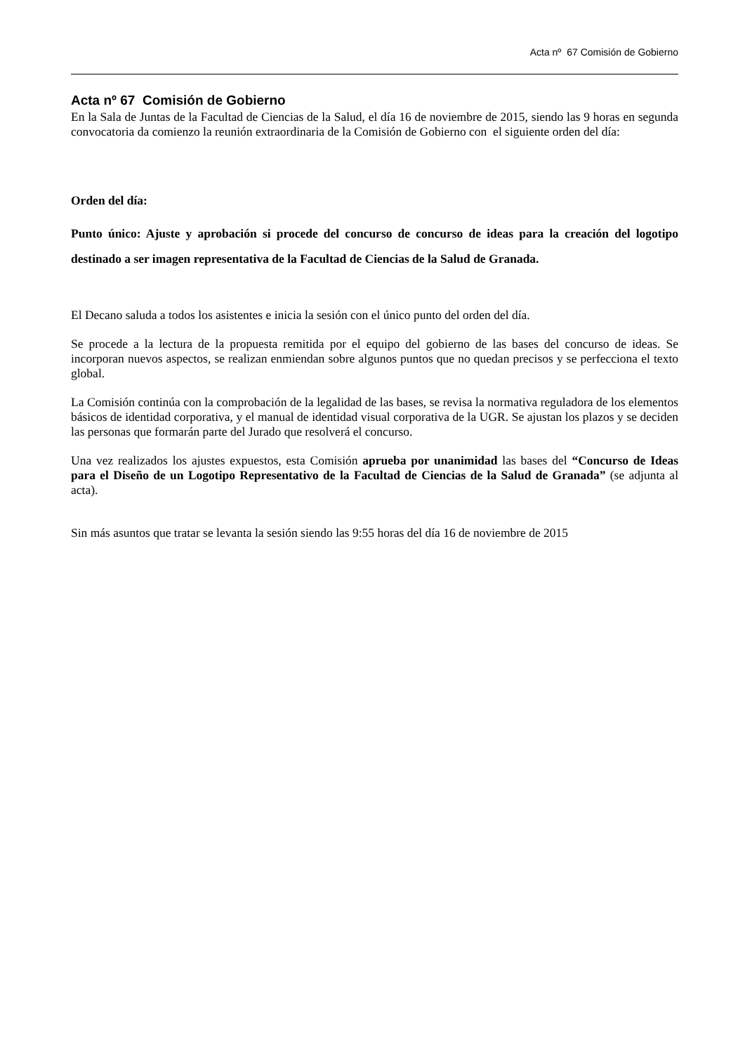Acta nº 67 Comisión de Gobierno
Acta nº 67 Comisión de Gobierno
En la Sala de Juntas de la Facultad de Ciencias de la Salud, el día 16 de noviembre de 2015, siendo las 9 horas en segunda convocatoria da comienzo la reunión extraordinaria de la Comisión de Gobierno con el siguiente orden del día:
Orden del día:
Punto único: Ajuste y aprobación si procede del concurso de concurso de ideas para la creación del logotipo destinado a ser imagen representativa de la Facultad de Ciencias de la Salud de Granada.
El Decano saluda a todos los asistentes e inicia la sesión con el único punto del orden del día.
Se procede a la lectura de la propuesta remitida por el equipo del gobierno de las bases del concurso de ideas. Se incorporan nuevos aspectos, se realizan enmiendan sobre algunos puntos que no quedan precisos y se perfecciona el texto global.
La Comisión continúa con la comprobación de la legalidad de las bases, se revisa la normativa reguladora de los elementos básicos de identidad corporativa, y el manual de identidad visual corporativa de la UGR. Se ajustan los plazos y se deciden las personas que formarán parte del Jurado que resolverá el concurso.
Una vez realizados los ajustes expuestos, esta Comisión aprueba por unanimidad las bases del “Concurso de Ideas para el Diseño de un Logotipo Representativo de la Facultad de Ciencias de la Salud de Granada” (se adjunta al acta).
Sin más asuntos que tratar se levanta la sesión siendo las 9:55 horas del día 16 de noviembre de 2015